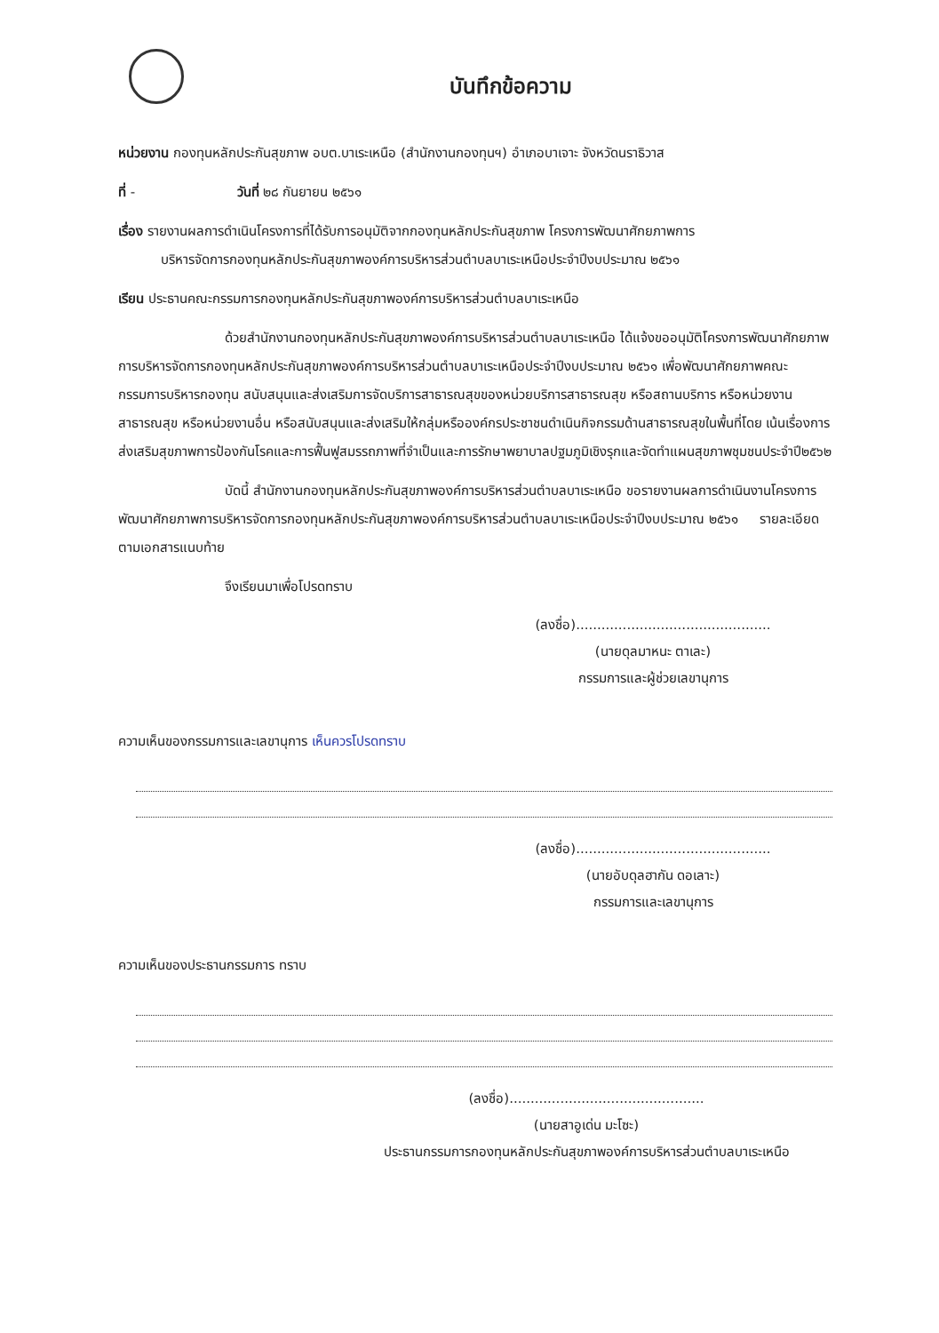บันทึกข้อความ
หน่วยงาน กองทุนหลักประกันสุขภาพ อบต.บาเระเหนือ (สำนักงานกองทุนฯ) อำเภอบาเจาะ จังหวัดนราธิวาส
ที่ - วันที่ ๒๘ กันยายน ๒๕๖๑
เรื่อง รายงานผลการดำเนินโครงการที่ได้รับการอนุมัติจากกองทุนหลักประกันสุขภาพ โครงการพัฒนาศักยภาพการ
บริหารจัดการกองทุนหลักประกันสุขภาพองค์การบริหารส่วนตำบลบาเระเหนือประจำปีงบประมาณ ๒๕๖๑
เรียน ประธานคณะกรรมการกองทุนหลักประกันสุขภาพองค์การบริหารส่วนตำบลบาเระเหนือ
ด้วยสำนักงานกองทุนหลักประกันสุขภาพองค์การบริหารส่วนตำบลบาเระเหนือ ได้แจ้งขออนุมัติโครงการพัฒนาศักยภาพการบริหารจัดการกองทุนหลักประกันสุขภาพองค์การบริหารส่วนตำบลบาเระเหนือประจำปีงบประมาณ ๒๕๖๑ เพื่อพัฒนาศักยภาพคณะกรรมการบริหารกองทุน สนับสนุนและส่งเสริมการจัดบริการสาธารณสุขของหน่วยบริการสาธารณสุข หรือสถานบริการ หรือหน่วยงานสาธารณสุข หรือหน่วยงานอื่น หรือสนับสนุนและส่งเสริมให้กลุ่มหรือองค์กรประชาชนดำเนินกิจกรรมด้านสาธารณสุขในพื้นที่โดย เน้นเรื่องการส่งเสริมสุขภาพการป้องกันโรคและการฟื้นฟูสมรรถภาพที่จำเป็นและการรักษาพยาบาลปฐมภูมิเชิงรุกและจัดทำแผนสุขภาพชุมชนประจำปี๒๕๖๒
บัดนี้ สำนักงานกองทุนหลักประกันสุขภาพองค์การบริหารส่วนตำบลบาเระเหนือ ขอรายงานผลการดำเนินงานโครงการพัฒนาศักยภาพการบริหารจัดการกองทุนหลักประกันสุขภาพองค์การบริหารส่วนตำบลบาเระเหนือประจำปีงบประมาณ ๒๕๖๑ รายละเอียดตามเอกสารแนบท้าย
จึงเรียนมาเพื่อโปรดทราบ
(ลงชื่อ)..............................................
(นายดุลมาหนะ ตาเละ)
กรรมการและผู้ช่วยเลขานุการ
ความเห็นของกรรมการและเลขานุการ เห็นควรโปรดทราบ
(ลงชื่อ)..............................................
(นายอับดุลฮากัน ดอเลาะ)
กรรมการและเลขานุการ
ความเห็นของประธานกรรมการ ทราบ
(ลงชื่อ)..............................................
(นายสาอูเด่น มะโซะ)
ประธานกรรมการกองทุนหลักประกันสุขภาพองค์การบริหารส่วนตำบลบาเระเหนือ